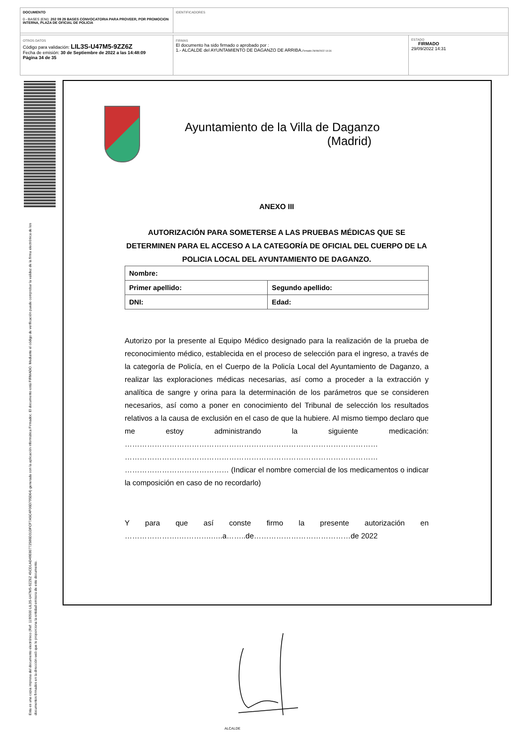DOCUMENTO
0 - BASES (ENI): 202 09 29 BASES CONVOCATORIA PARA PROVEER, POR PROMOCION INTERNA, PLAZA DE OFICIAL DE POLICIA
IDENTIFICADORES
OTROS DATOS
Código para validación: LIL3S-U47M5-9ZZ6Z
Fecha de emisión: 30 de Septiembre de 2022 a las 14:48:09
Página 34 de 35
FIRMAS
El documento ha sido firmado o aprobado por :
1.- ALCALDE del AYUNTAMIENTO DE DAGANZO DE ARRIBA.Firmado 29/09/2022 14:31
ESTADO
FIRMADO
29/09/2022 14:31
Esta es una copia impresa del documento electrónico (Ref: 1190500 LIL3S-U47M5-9ZZ6Z 45CD1AD49E80772586D31DFCF7A5C4F06D795D64) generada con la aplicación informática Firmadoc. El documento está FIRMADO. Mediante el código de verificación puede comprobar la validez de la firma electrónica de los documentos firmados en la dirección web que le proporciona la entidad emisora de este documento.
Ayuntamiento de la Villa de Daganzo
(Madrid)
ANEXO III
AUTORIZACIÓN PARA SOMETERSE A LAS PRUEBAS MÉDICAS QUE SE DETERMINEN PARA EL ACCESO A LA CATEGORÍA DE OFICIAL DEL CUERPO DE LA POLICIA LOCAL DEL AYUNTAMIENTO DE DAGANZO.
| Nombre: | |
| Primer apellido: | Segundo apellido: |
| DNI: | Edad: |
Autorizo por la presente al Equipo Médico designado para la realización de la prueba de reconocimiento médico, establecida en el proceso de selección para el ingreso, a través de la categoría de Policía, en el Cuerpo de la Policía Local del Ayuntamiento de Daganzo, a realizar las exploraciones médicas necesarias, así como a proceder a la extracción y analítica de sangre y orina para la determinación de los parámetros que se consideren necesarios, así como a poner en conocimiento del Tribunal de selección los resultados relativos a la causa de exclusión en el caso de que la hubiere. Al mismo tiempo declaro que me estoy administrando la siguiente medicación: ………………………………………………………………………………………… ………………………………………………………………………………………… …………………………………… (Indicar el nombre comercial de los medicamentos o indicar la composición en caso de no recordarlo)
Y para que así conste firmo la presente autorización en ………………….………….…..a……..de…………………………………de 2022
ALCALDE